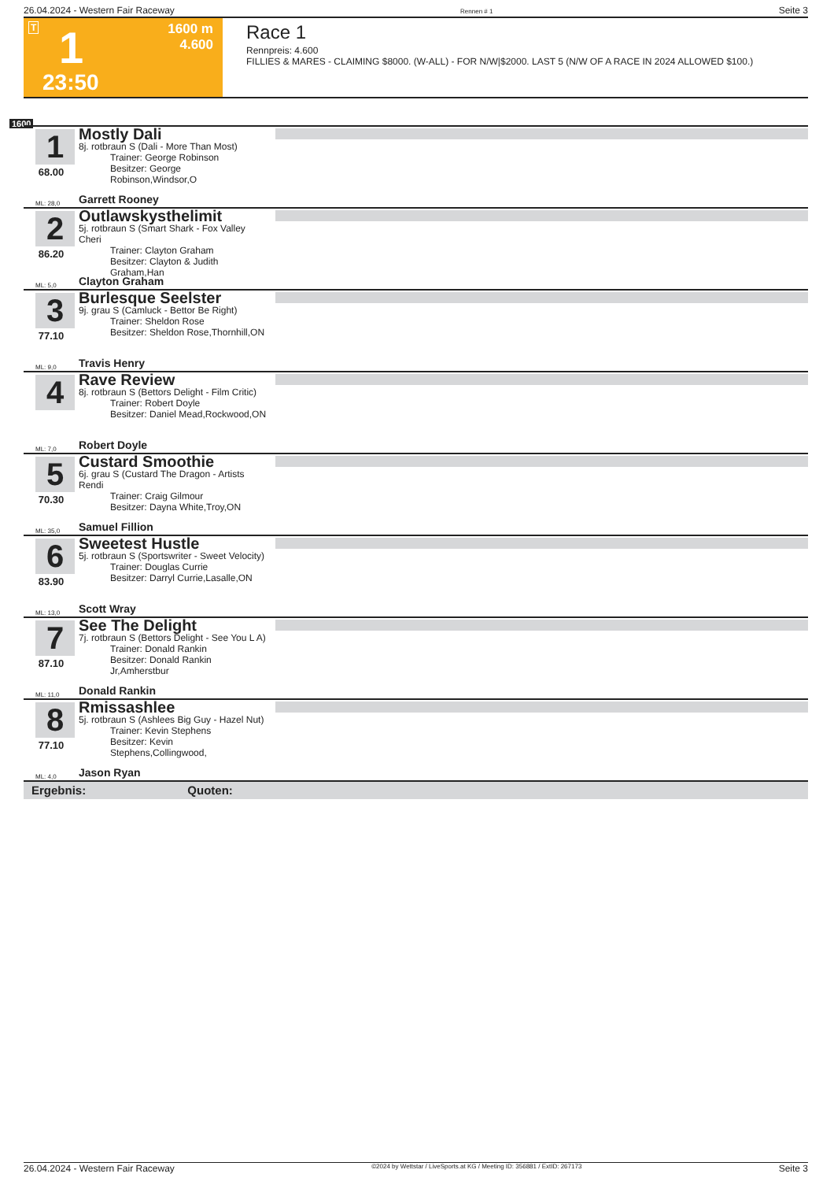26.04.2024 - Western Fair Raceway Rennen # 1 Seite 3
T 1 1600 m
4.600
23:50
Race 1
Rennpreis: 4.600
FILLIES & MARES - CLAIMING $8000. (W-ALL) - FOR N/W|$2000. LAST 5 (N/W OF A RACE IN 2024 ALLOWED $100.)
1600
1
68.00
Mostly Dali
8j. rotbraun S (Dali - More Than Most)
Trainer: George Robinson
Besitzer: George Robinson,Windsor,O
ML: 28,0 Garrett Rooney
2
86.20
Outlawskysthelimit
5j. rotbraun S (Smart Shark - Fox Valley Cheri
Trainer: Clayton Graham
Besitzer: Clayton & Judith Graham,Han
ML: 5,0 Clayton Graham
3
77.10
Burlesque Seelster
9j. grau S (Camluck - Bettor Be Right)
Trainer: Sheldon Rose
Besitzer: Sheldon Rose,Thornhill,ON
ML: 9,0 Travis Henry
4
Rave Review
8j. rotbraun S (Bettors Delight - Film Critic)
Trainer: Robert Doyle
Besitzer: Daniel Mead,Rockwood,ON
ML: 7,0 Robert Doyle
5
70.30
Custard Smoothie
6j. grau S (Custard The Dragon - Artists Rendi
Trainer: Craig Gilmour
Besitzer: Dayna White,Troy,ON
ML: 35,0 Samuel Fillion
6
83.90
Sweetest Hustle
5j. rotbraun S (Sportswriter - Sweet Velocity)
Trainer: Douglas Currie
Besitzer: Darryl Currie,Lasalle,ON
ML: 13,0 Scott Wray
7
87.10
See The Delight
7j. rotbraun S (Bettors Delight - See You L A)
Trainer: Donald Rankin
Besitzer: Donald Rankin Jr,Amherstbur
ML: 11,0 Donald Rankin
8
77.10
Rmissashlee
5j. rotbraun S (Ashlees Big Guy - Hazel Nut)
Trainer: Kevin Stephens
Besitzer: Kevin Stephens,Collingwood,
ML: 4,0 Jason Ryan
Ergebnis: Quoten:
26.04.2024 - Western Fair Raceway ©2024 by Wettstar / LiveSports.at KG / Meeting ID: 356881 / ExtID: 267173 Seite 3